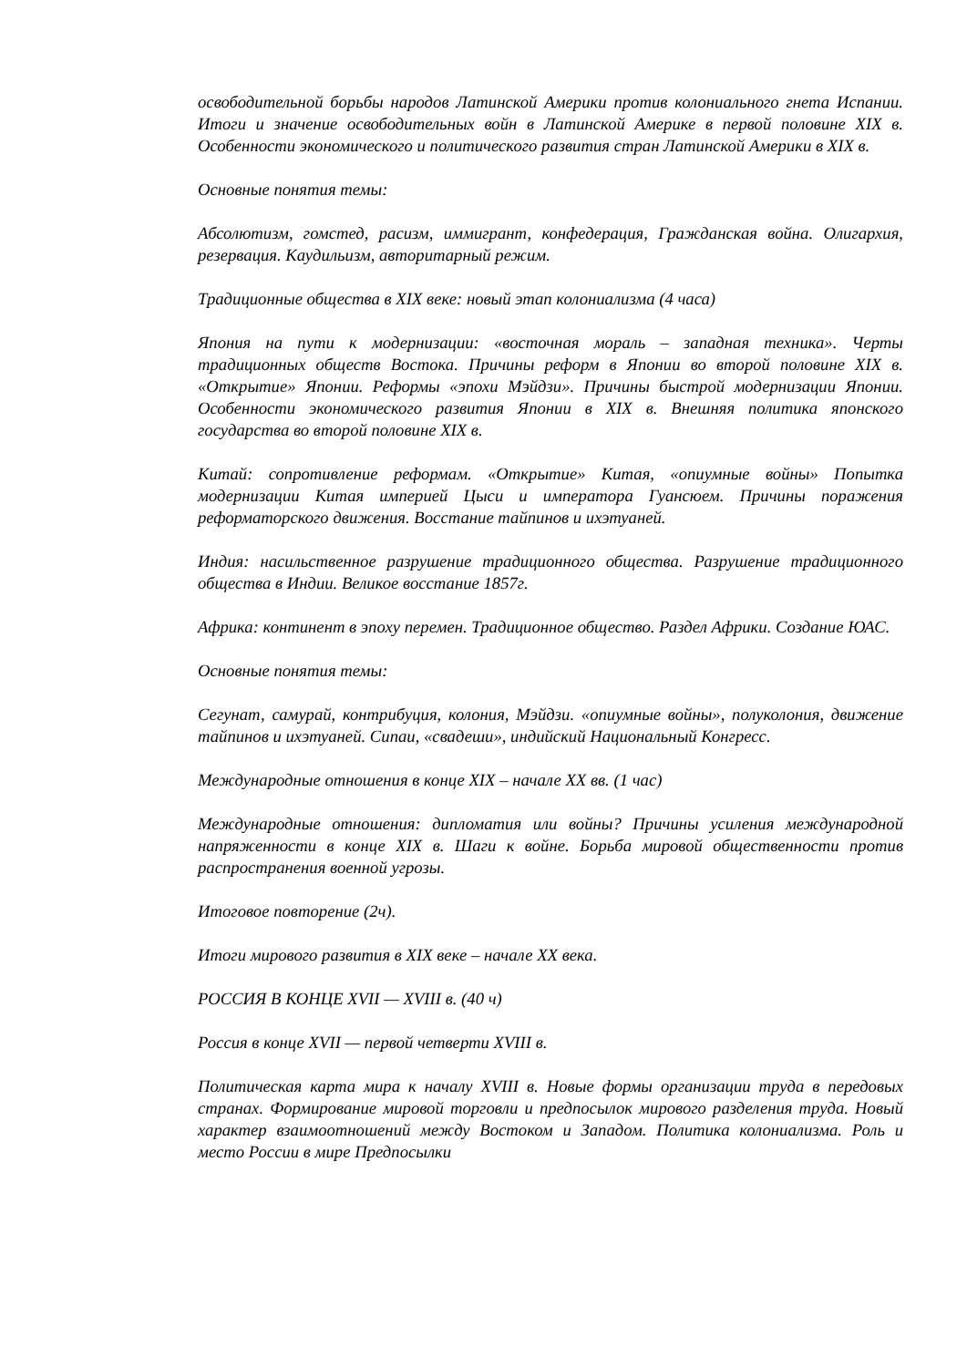освободительной борьбы народов Латинской Америки против колониального гнета Испании. Итоги и значение освободительных войн в Латинской Америке в первой половине XIX в. Особенности экономического и политического развития стран Латинской Америки в XIX в.
Основные понятия темы:
Абсолютизм, гомстед, расизм, иммигрант, конфедерация, Гражданская война. Олигархия, резервация. Каудильизм, авторитарный режим.
Традиционные общества в XIX веке: новый этап колониализма (4 часа)
Япония на пути к модернизации: «восточная мораль – западная техника». Черты традиционных обществ Востока. Причины реформ в Японии во второй половине XIX в. «Открытие» Японии. Реформы «эпохи Мэйдзи». Причины быстрой модернизации Японии. Особенности экономического развития Японии в XIX в. Внешняя политика японского государства во второй половине XIX в.
Китай: сопротивление реформам. «Открытие» Китая, «опиумные войны» Попытка модернизации Китая империей Цыси и императора Гуансюем. Причины поражения реформаторского движения. Восстание тайпинов и ихэтуаней.
Индия: насильственное разрушение традиционного общества. Разрушение традиционного общества в Индии. Великое восстание 1857г.
Африка: континент в эпоху перемен. Традиционное общество. Раздел Африки. Создание ЮАС.
Основные понятия темы:
Сегунат, самурай, контрибуция, колония, Мэйдзи. «опиумные войны», полуколония, движение тайпинов и ихэтуаней. Сипаи, «свадеши», индийский Национальный Конгресс.
Международные отношения в конце XIX – начале XX вв. (1 час)
Международные отношения: дипломатия или войны? Причины усиления международной напряженности в конце XIX в. Шаги к войне. Борьба мировой общественности против распространения военной угрозы.
Итоговое повторение (2ч).
Итоги мирового развития в XIX веке – начале XX века.
РОССИЯ В КОНЦЕ XVII — XVIII в. (40 ч)
Россия в конце XVII — первой четверти XVIII в.
Политическая карта мира к началу XVIII в. Новые формы организации труда в передовых странах. Формирование мировой торговли и предпосылок мирового разделения труда. Новый характер взаимоотношений между Востоком и Западом. Политика колониализма. Роль и место России в мире Предпосылки